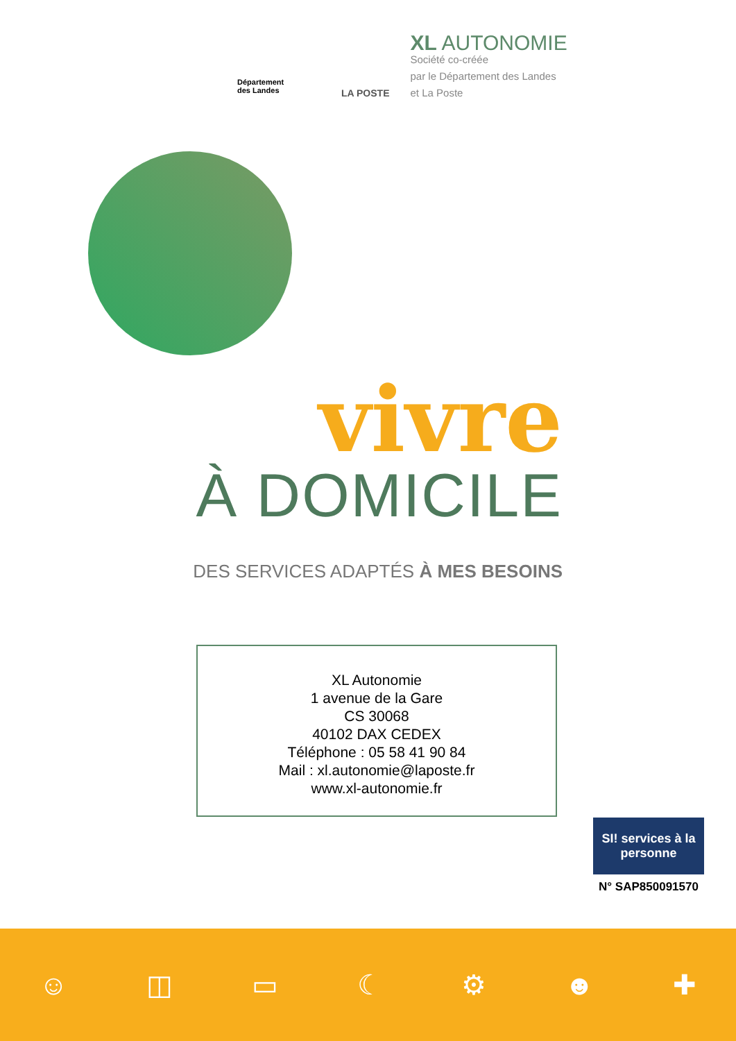Département
des Landes
LA POSTE
XL AUTONOMIE
Société co-créée
par le Département des Landes
et La Poste
vivre
À DOMICILE
DES SERVICES ADAPTÉS À MES BESOINS
XL Autonomie
1 avenue de la Gare
CS 30068
40102 DAX CEDEX
Téléphone : 05 58 41 90 84
Mail : xl.autonomie@laposte.fr
www.xl-autonomie.fr
SI! services à la personne
N° SAP850091570
☺ ◫ ▭ ☾ ⚙ ☻ ✚